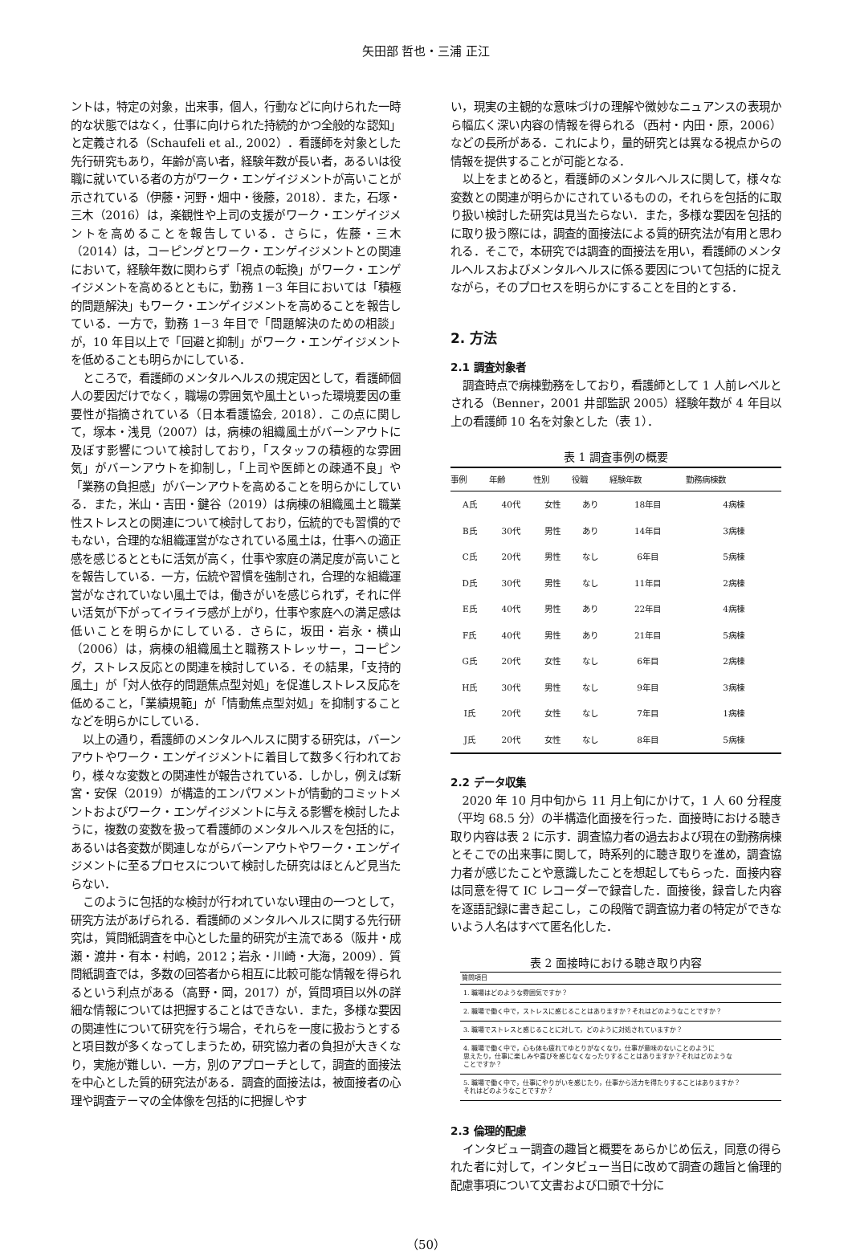矢田部 哲也・三浦 正江
ントは，特定の対象，出来事，個人，行動などに向けられた一時的な状態ではなく，仕事に向けられた持続的かつ全般的な認知」と定義される（Schaufeli et al., 2002）．看護師を対象とした先行研究もあり，年齢が高い者，経験年数が長い者，あるいは役職に就いている者の方がワーク・エンゲイジメントが高いことが示されている（伊藤・河野・畑中・後藤，2018）．また，石塚・三木（2016）は，楽観性や上司の支援がワーク・エンゲイジメントを高めることを報告している．さらに，佐藤・三木（2014）は，コーピングとワーク・エンゲイジメントとの関連において，経験年数に関わらず「視点の転換」がワーク・エンゲイジメントを高めるとともに，勤務 1－3 年目においては「積極的問題解決」もワーク・エンゲイジメントを高めることを報告している．一方で，勤務 1－3 年目で「問題解決のための相談」が，10 年目以上で「回避と抑制」がワーク・エンゲイジメントを低めることも明らかにしている．
ところで，看護師のメンタルヘルスの規定因として，看護師個人の要因だけでなく，職場の雰囲気や風土といった環境要因の重要性が指摘されている（日本看護協会, 2018）．この点に関して，塚本・浅見（2007）は，病棟の組織風土がバーンアウトに及ぼす影響について検討しており，「スタッフの積極的な雰囲気」がバーンアウトを抑制し，「上司や医師との疎通不良」や「業務の負担感」がバーンアウトを高めることを明らかにしている．また，米山・吉田・鍵谷（2019）は病棟の組織風土と職業性ストレスとの関連について検討しており，伝統的でも習慣的でもない，合理的な組織運営がなされている風土は，仕事への適正感を感じるとともに活気が高く，仕事や家庭の満足度が高いことを報告している．一方，伝統や習慣を強制され，合理的な組織運営がなされていない風土では，働きがいを感じられず，それに伴い活気が下がってイライラ感が上がり，仕事や家庭への満足感は低いことを明らかにしている．さらに，坂田・岩永・横山（2006）は，病棟の組織風土と職務ストレッサー，コーピング，ストレス反応との関連を検討している．その結果，「支持的風土」が「対人依存的問題焦点型対処」を促進しストレス反応を低めること，「業績規範」が「情動焦点型対処」を抑制することなどを明らかにしている．
以上の通り，看護師のメンタルヘルスに関する研究は，バーンアウトやワーク・エンゲイジメントに着目して数多く行われており，様々な変数との関連性が報告されている．しかし，例えば新宮・安保（2019）が構造的エンパワメントが情動的コミットメントおよびワーク・エンゲイジメントに与える影響を検討したように，複数の変数を扱って看護師のメンタルヘルスを包括的に，あるいは各変数が関連しながらバーンアウトやワーク・エンゲイジメントに至るプロセスについて検討した研究はほとんど見当たらない．
このように包括的な検討が行われていない理由の一つとして，研究方法があげられる．看護師のメンタルヘルスに関する先行研究は，質問紙調査を中心とした量的研究が主流である（阪井・成瀬・渡井・有本・村嶋，2012；岩永・川崎・大海，2009）．質問紙調査では，多数の回答者から相互に比較可能な情報を得られるという利点がある（高野・岡，2017）が，質問項目以外の詳細な情報については把握することはできない．また，多様な要因の関連性について研究を行う場合，それらを一度に扱おうとすると項目数が多くなってしまうため，研究協力者の負担が大きくなり，実施が難しい．一方，別のアプローチとして，調査的面接法を中心とした質的研究法がある．調査的面接法は，被面接者の心理や調査テーマの全体像を包括的に把握しやす
い，現実の主観的な意味づけの理解や微妙なニュアンスの表現から幅広く深い内容の情報を得られる（西村・内田・原，2006）などの長所がある．これにより，量的研究とは異なる視点からの情報を提供することが可能となる．
以上をまとめると，看護師のメンタルヘルスに関して，様々な変数との関連が明らかにされているものの，それらを包括的に取り扱い検討した研究は見当たらない．また，多様な要因を包括的に取り扱う際には，調査的面接法による質的研究法が有用と思われる．そこで，本研究では調査的面接法を用い，看護師のメンタルヘルスおよびメンタルヘルスに係る要因について包括的に捉えながら，そのプロセスを明らかにすることを目的とする．
2. 方法
2.1 調査対象者
調査時点で病棟勤務をしており，看護師として 1 人前レベルとされる（Benner，2001 井部監訳 2005）経験年数が 4 年目以上の看護師 10 名を対象とした（表 1）．
表 1 調査事例の概要
| 事例 | 年齢 | 性別 | 役職 | 経験年数 | 勤務病棟数 |
| --- | --- | --- | --- | --- | --- |
| A氏 | 40代 | 女性 | あり | 18年目 | 4病棟 |
| B氏 | 30代 | 男性 | あり | 14年目 | 3病棟 |
| C氏 | 20代 | 男性 | なし | 6年目 | 5病棟 |
| D氏 | 30代 | 男性 | なし | 11年目 | 2病棟 |
| E氏 | 40代 | 男性 | あり | 22年目 | 4病棟 |
| F氏 | 40代 | 男性 | あり | 21年目 | 5病棟 |
| G氏 | 20代 | 女性 | なし | 6年目 | 2病棟 |
| H氏 | 30代 | 男性 | なし | 9年目 | 3病棟 |
| I氏 | 20代 | 女性 | なし | 7年目 | 1病棟 |
| J氏 | 20代 | 女性 | なし | 8年目 | 5病棟 |
2.2 データ収集
2020 年 10 月中旬から 11 月上旬にかけて，1 人 60 分程度（平均 68.5 分）の半構造化面接を行った．面接時における聴き取り内容は表 2 に示す．調査協力者の過去および現在の勤務病棟とそこでの出来事に関して，時系列的に聴き取りを進め，調査協力者が感じたことや意識したことを想起してもらった．面接内容は同意を得て IC レコーダーで録音した．面接後，録音した内容を逐語記録に書き起こし，この段階で調査協力者の特定ができないよう人名はすべて匿名化した．
表 2 面接時における聴き取り内容
| 質問項目 |
| --- |
| 1. 職場はどのような雰囲気ですか？ |
| 2. 職場で働く中で，ストレスに感じることはありますか？それはどのようなことですか？ |
| 3. 職場でストレスと感じることに対して，どのように対処されていますか？ |
| 4. 職場で働く中で，心も体も疲れてゆとりがなくなり，仕事が意味のないことのように 思えたり，仕事に楽しみや喜びを感じなくなったりすることはありますか？それはどのような ことですか？ |
| 5. 職場で働く中で，仕事にやりがいを感じたり，仕事から活力を得たりすることはありますか？ それはどのようなことですか？ |
2.3 倫理的配慮
インタビュー調査の趣旨と概要をあらかじめ伝え，同意の得られた者に対して，インタビュー当日に改めて調査の趣旨と倫理的配慮事項について文書および口頭で十分に
（50）